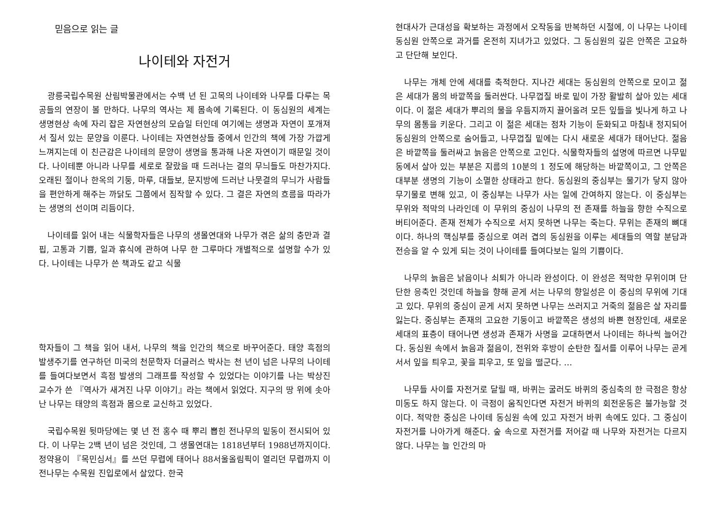믿음으로 읽는 글
나이테와 자전거
광릉국립수목원 산림박물관에서는 수백 년 된 고목의 나이테와 나무를 다루는 목공들의 연장이 볼 만하다. 나무의 역사는 제 몸속에 기록된다. 이 동심원의 세계는 생명현상 속에 자리 잡은 자연현상의 모습일 터인데 여기에는 생명과 자연이 포개져서 질서 있는 문양을 이룬다. 나이테는 자연현상들 중에서 인간의 책에 가장 가깝게 느껴지는데 이 친근감은 나이테의 문양이 생명을 통과해 나온 자연이기 때문일 것이다. 나이테뿐 아니라 나무를 세로로 잘랐을 때 드러나는 결의 무늬들도 마찬가지다. 오래된 절이나 한옥의 기둥, 마루, 대들보, 문지방에 드러난 나뭇결의 무늬가 사람들을 편안하게 해주는 까닭도 그쯤에서 짐작할 수 있다. 그 결은 자연의 흐름을 따라가는 생명의 선이며 리듬이다.
나이테를 읽어 내는 식물학자들은 나무의 생몰연대와 나무가 겪은 삶의 충만과 결핍, 고통과 기쁨, 일과 휴식에 관하여 나무 한 그루마다 개별적으로 설명할 수가 있다. 나이테는 나무가 쓴 책과도 같고 식물
학자들이 그 책을 읽어 내서, 나무의 책을 인간의 책으로 바꾸어준다. 태양 흑점의 발생주기를 연구하던 미국의 천문학자 더글러스 박사는 천 년이 넘은 나무의 나이테를 들여다보면서 흑점 발생의 그래프를 작성할 수 있었다는 이야기를 나는 박상진 교수가 쓴 『역사가 새겨진 나무 이야기』라는 책에서 읽었다. 지구의 땅 위에 솟아난 나무는 태양의 흑점과 몸으로 교신하고 있었다.
국립수목원 뒷마당에는 몇 년 전 홍수 때 뿌리 뽑힌 전나무의 밑동이 전시되어 있다. 이 나무는 2백 년이 넘은 것인데, 그 생몰연대는 1818년부터 1988년까지이다. 정약용이 『목민심서』를 쓰던 무렵에 태어나 88서울올림픽이 열리던 무렵까지 이 전나무는 수목원 진입로에서 살았다. 한국
현대사가 근대성을 확보하는 과정에서 오작동을 반복하던 시절에, 이 나무는 나이테 동심원 안쪽으로 과거를 온전히 지녀가고 있었다. 그 동심원의 깊은 안쪽은 고요하고 단단해 보인다.
나무는 개체 안에 세대를 축적한다. 지나간 세대는 동심원의 안쪽으로 모이고 젊은 세대가 몸의 바깥쪽을 둘러싼다. 나무껍질 바로 밑이 가장 활발히 살아 있는 세대이다. 이 젊은 세대가 뿌리의 물을 우듬지까지 끌어올려 모든 잎들을 빛나게 하고 나무의 몸통을 키운다. 그리고 이 젊은 세대는 점차 기능이 둔화되고 마침내 정지되어 동심원의 안쪽으로 숨어들고, 나무껍질 밑에는 다시 새로운 세대가 태어난다. 젊음은 바깥쪽을 둘러싸고 늙음은 안쪽으로 고인다. 식물학자들의 설명에 따르면 나무밑동에서 살아 있는 부분은 지름의 10분의 1 정도에 해당하는 바깥쪽이고, 그 안쪽은 대부분 생명의 기능이 소멸한 상태라고 한다. 동심원의 중심부는 물기가 닿지 않아 무기물로 변해 있고, 이 중심부는 나무가 사는 일에 간여하지 않는다. 이 중심부는 무위와 적막의 나라인데 이 무위의 중심이 나무의 전 존재를 하늘을 향한 수직으로 버티어준다. 존재 전체가 수직으로 서지 못하면 나무는 죽는다. 무위는 존재의 뼈대이다. 하나의 핵심부를 중심으로 여러 겹의 동심원을 이루는 세대들의 역할 분담과 전승을 알 수 있게 되는 것이 나이테를 들여다보는 일의 기쁨이다.
나무의 늙음은 낡음이나 쇠퇴가 아니라 완성이다. 이 완성은 적막한 무위이며 단단한 응축인 것인데 하늘을 향해 곧게 서는 나무의 향일성은 이 중심의 무위에 기대고 있다. 무위의 중심이 곧게 서지 못하면 나무는 쓰러지고 거죽의 젊음은 살 자리를 잃는다. 중심부는 존재의 고요한 기둥이고 바깥쪽은 생성의 바쁜 현장인데, 새로운 세대의 표층이 태어나면 생성과 존재가 사명을 교대하면서 나이테는 하나씩 늘어간다. 동심원 속에서 늙음과 젊음이, 전위와 후방이 순탄한 질서를 이루어 나무는 곧게 서서 잎을 틔우고, 꽃을 피우고, 또 잎을 떨군다. …
나무들 사이를 자전거로 달릴 때, 바퀴는 굴러도 바퀴의 중심축의 한 극점은 항상 미동도 하지 않는다. 이 극점이 움직인다면 자전거 바퀴의 회전운동은 불가능할 것이다. 적막한 중심은 나이테 동심원 속에 있고 자전거 바퀴 속에도 있다. 그 중심이 자전거를 나아가게 해준다. 숲 속으로 자전거를 저어갈 때 나무와 자전거는 다르지 않다. 나무는 늘 인간의 마